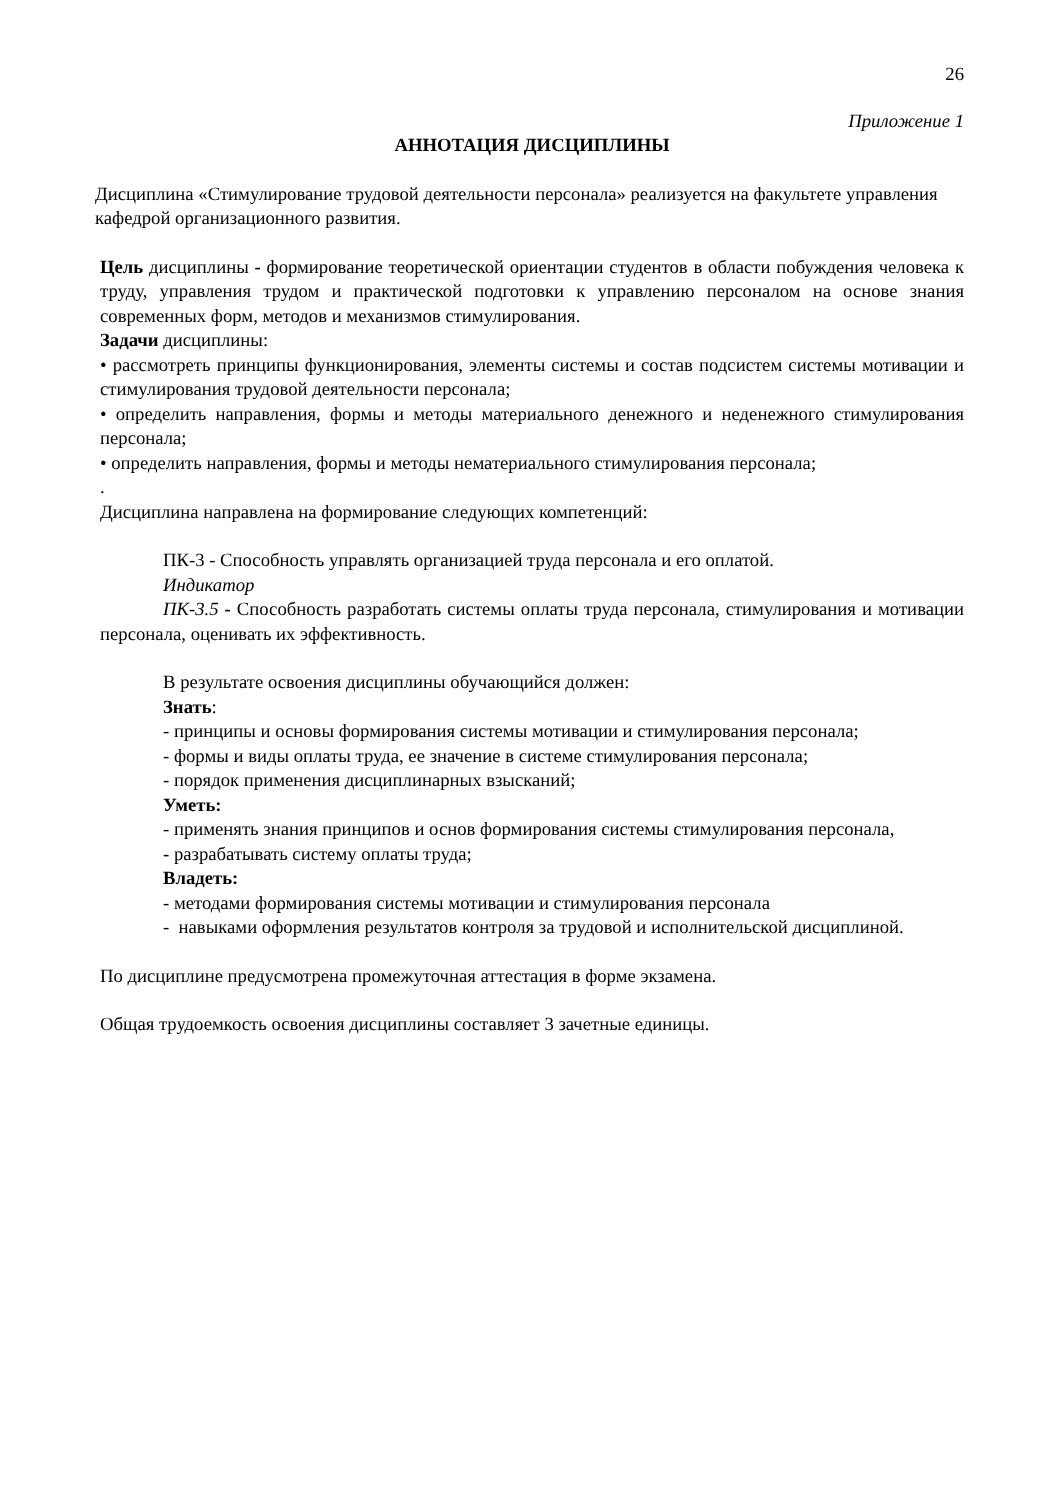26
Приложение 1
АННОТАЦИЯ ДИСЦИПЛИНЫ
Дисциплина «Стимулирование трудовой деятельности персонала» реализуется на факультете управления кафедрой организационного развития.
Цель дисциплины - формирование теоретической ориентации студентов в области побуждения человека к труду, управления трудом и практической подготовки к управлению персоналом на основе знания современных форм, методов и механизмов стимулирования.
Задачи дисциплины:
• рассмотреть принципы функционирования, элементы системы и состав подсистем системы мотивации и стимулирования трудовой деятельности персонала;
• определить направления, формы и методы материального денежного и неденежного стимулирования персонала;
• определить направления, формы и методы нематериального стимулирования персонала;
.
Дисциплина направлена на формирование следующих компетенций:
ПК-3 - Способность управлять организацией труда персонала и его оплатой.
Индикатор
ПК-3.5 - Способность разработать системы оплаты труда персонала, стимулирования и мотивации персонала, оценивать их эффективность.
В результате освоения дисциплины обучающийся должен:
Знать:
- принципы и основы формирования системы мотивации и стимулирования персонала;
- формы и виды оплаты труда, ее значение в системе стимулирования персонала;
- порядок применения дисциплинарных взысканий;
Уметь:
- применять знания принципов и основ формирования системы стимулирования персонала,
- разрабатывать систему оплаты труда;
Владеть:
- методами формирования системы мотивации и стимулирования персонала
- навыками оформления результатов контроля за трудовой и исполнительской дисциплиной.
По дисциплине предусмотрена промежуточная аттестация в форме экзамена.
Общая трудоемкость освоения дисциплины составляет 3 зачетные единицы.